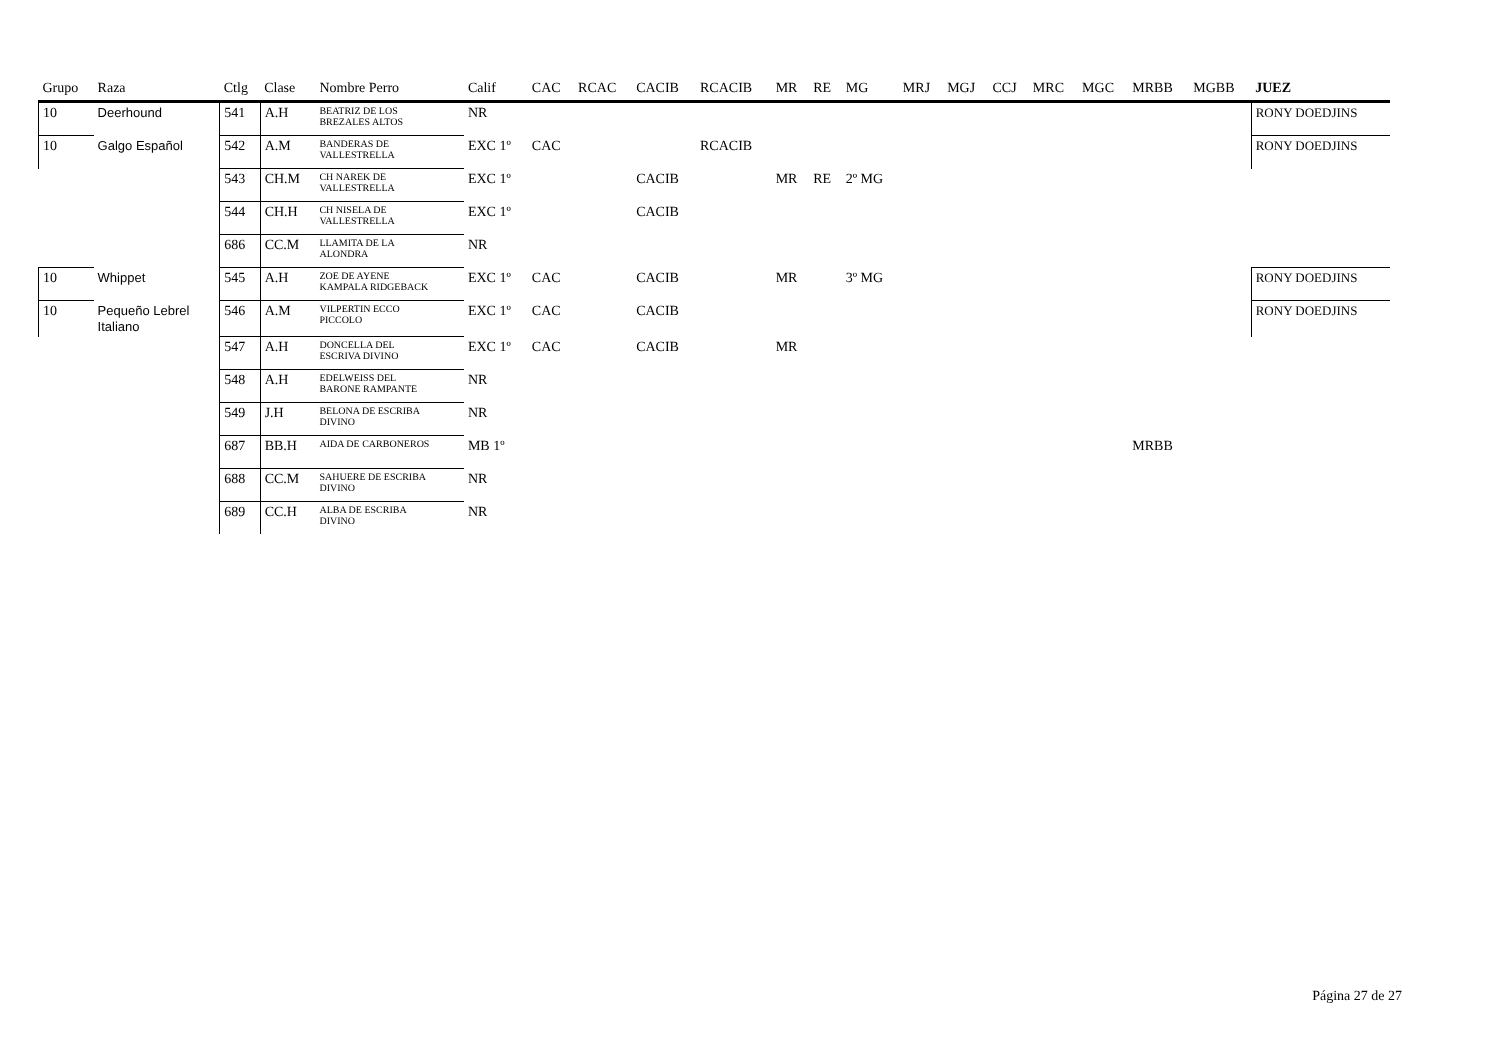| Grupo | Raza | Ctlg | Clase | Nombre Perro | Calif | CAC | RCAC | CACIB | RCACIB | MR | RE | MG | MRJ | MGJ | CCJ | MRC | MGC | MRBB | MGBB | JUEZ |
| --- | --- | --- | --- | --- | --- | --- | --- | --- | --- | --- | --- | --- | --- | --- | --- | --- | --- | --- | --- | --- |
| 10 | Deerhound | 541 | A.H | BEATRIZ DE LOS BREZALES ALTOS | NR | | | | | | | | | | | | | | | RONY DOEDJINS |
| 10 | Galgo Español | 542 | A.M | BANDERAS DE VALLESTRELLA | EXC 1º | CAC | | | RCACIB | | | | | | | | | | | RONY DOEDJINS |
| | | 543 | CH.M | CH NAREK DE VALLESTRELLA | EXC 1º | | | CACIB | | MR | RE | 2º MG | | | | | | | | |
| | | 544 | CH.H | CH NISELA DE VALLESTRELLA | EXC 1º | | | CACIB | | | | | | | | | | | | |
| | | 686 | CC.M | LLAMITA DE LA ALONDRA | NR | | | | | | | | | | | | | | | |
| 10 | Whippet | 545 | A.H | ZOE DE AYENE KAMPALA RIDGEBACK | EXC 1º | CAC | | CACIB | | MR | | 3º MG | | | | | | | | RONY DOEDJINS |
| 10 | Pequeño Lebrel Italiano | 546 | A.M | VILPERTIN ECCO PICCOLO | EXC 1º | CAC | | CACIB | | | | | | | | | | | | RONY DOEDJINS |
| | | 547 | A.H | DONCELLA DEL ESCRIVA DIVINO | EXC 1º | CAC | | CACIB | | MR | | | | | | | | | | |
| | | 548 | A.H | EDELWEISS DEL BARONE RAMPANTE | NR | | | | | | | | | | | | | | | |
| | | 549 | J.H | BELONA DE ESCRIBA DIVINO | NR | | | | | | | | | | | | | | | |
| | | 687 | BB.H | AIDA DE CARBONEROS | MB 1º | | | | | | | | | | | | | MRBB | | |
| | | 688 | CC.M | SAHUERE DE ESCRIBA DIVINO | NR | | | | | | | | | | | | | | | |
| | | 689 | CC.H | ALBA DE ESCRIBA DIVINO | NR | | | | | | | | | | | | | | | |
Página 27 de 27